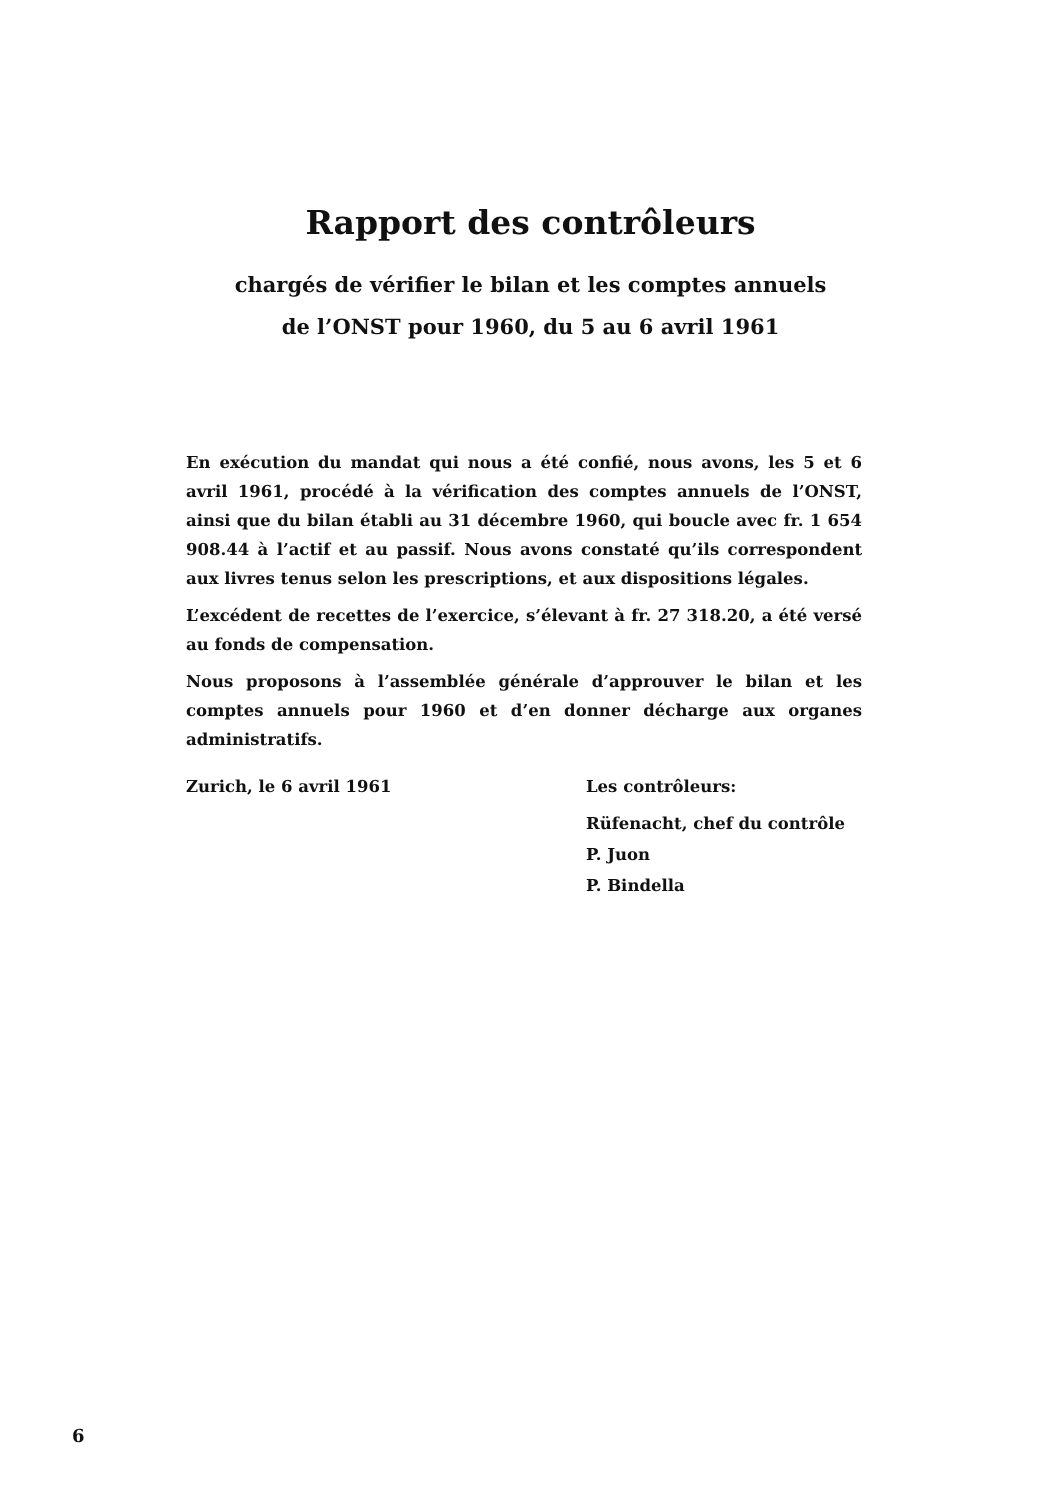Rapport des contrôleurs
chargés de vérifier le bilan et les comptes annuels de l’ONST pour 1960, du 5 au 6 avril 1961
En exécution du mandat qui nous a été confié, nous avons, les 5 et 6 avril 1961, procédé à la vérification des comptes annuels de l’ONST, ainsi que du bilan établi au 31 décembre 1960, qui boucle avec fr. 1 654 908.44 à l’actif et au passif. Nous avons constaté qu’ils correspondent aux livres tenus selon les prescriptions, et aux dispositions légales.
L’excédent de recettes de l’exercice, s’élevant à fr. 27 318.20, a été versé au fonds de compensation.
Nous proposons à l’assemblée générale d’approuver le bilan et les comptes annuels pour 1960 et d’en donner décharge aux organes administratifs.
Zurich, le 6 avril 1961 Les contrôleurs:
Rüfenacht, chef du contrôle
P. Juon
P. Bindella
6